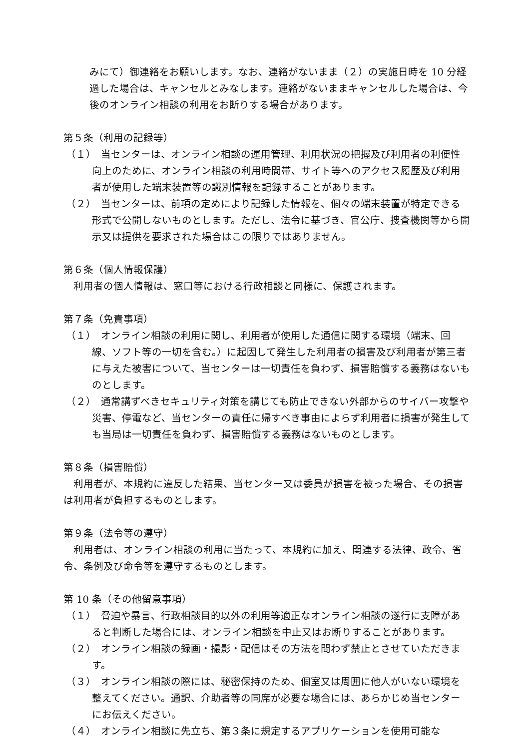みにて）御連絡をお願いします。なお、連絡がないまま（２）の実施日時を 10 分経過した場合は、キャンセルとみなします。連絡がないままキャンセルした場合は、今後のオンライン相談の利用をお断りする場合があります。
第５条（利用の記録等）
（１）　当センターは、オンライン相談の運用管理、利用状況の把握及び利用者の利便性向上のために、オンライン相談の利用時間帯、サイト等へのアクセス履歴及び利用者が使用した端末装置等の識別情報を記録することがあります。
（２）　当センターは、前項の定めにより記録した情報を、個々の端末装置が特定できる形式で公開しないものとします。ただし、法令に基づき、官公庁、捜査機関等から開示又は提供を要求された場合はこの限りではありません。
第６条（個人情報保護）
利用者の個人情報は、窓口等における行政相談と同様に、保護されます。
第７条（免責事項）
（１）　オンライン相談の利用に関し、利用者が使用した通信に関する環境（端末、回線、ソフト等の一切を含む。）に起因して発生した利用者の損害及び利用者が第三者に与えた被害について、当センターは一切責任を負わず、損害賠償する義務はないものとします。
（２）　通常講ずべきセキュリティ対策を講じても防止できない外部からのサイバー攻撃や災害、停電など、当センターの責任に帰すべき事由によらず利用者に損害が発生しても当局は一切責任を負わず、損害賠償する義務はないものとします。
第８条（損害賠償）
利用者が、本規約に違反した結果、当センター又は委員が損害を被った場合、その損害は利用者が負担するものとします。
第９条（法令等の遵守）
利用者は、オンライン相談の利用に当たって、本規約に加え、関連する法律、政令、省令、条例及び命令等を遵守するものとします。
第 10 条（その他留意事項）
（１）　脅迫や暴言、行政相談目的以外の利用等適正なオンライン相談の遂行に支障があると判断した場合には、オンライン相談を中止又はお断りすることがあります。
（２）　オンライン相談の録画・撮影・配信はその方法を問わず禁止とさせていただきます。
（３）　オンライン相談の際には、秘密保持のため、個室又は周囲に他人がいない環境を整えてください。通訳、介助者等の同席が必要な場合には、あらかじめ当センターにお伝えください。
（４）　オンライン相談に先立ち、第３条に規定するアプリケーションを使用可能な